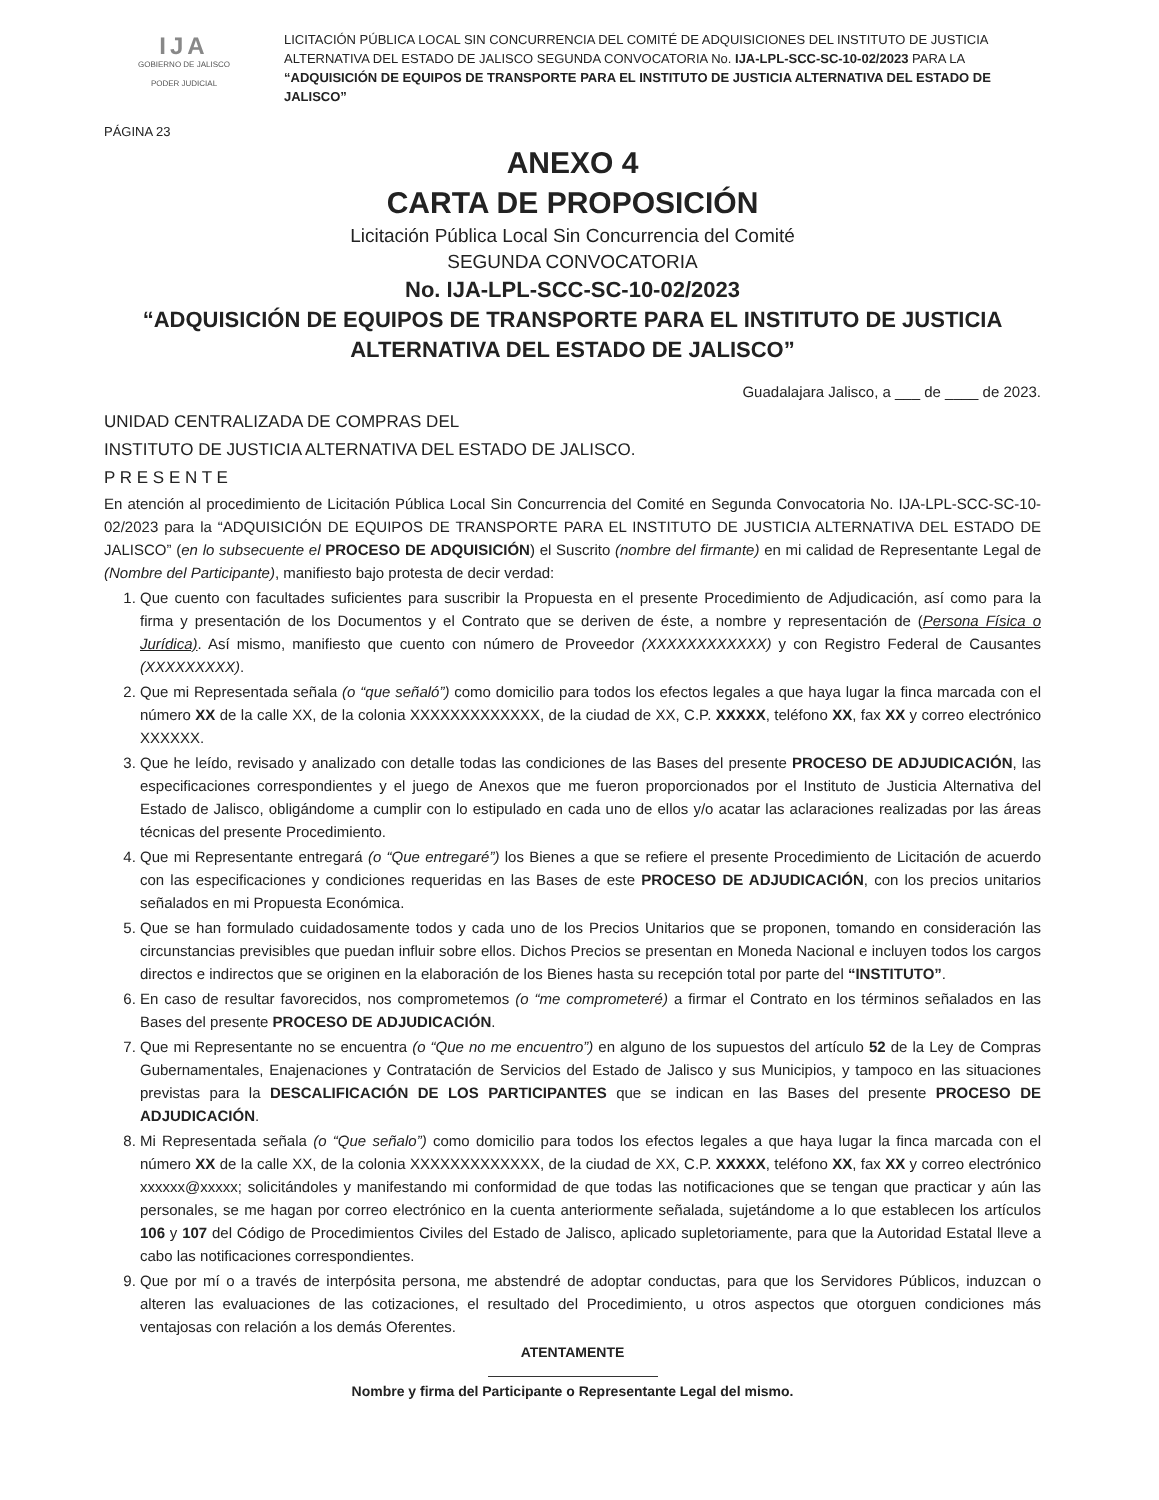IJA
GOBIERNO DE JALISCO
PODER JUDICIAL
LICITACIÓN PÚBLICA LOCAL SIN CONCURRENCIA DEL COMITÉ DE ADQUISICIONES DEL INSTITUTO DE JUSTICIA ALTERNATIVA DEL ESTADO DE JALISCO SEGUNDA CONVOCATORIA No. IJA-LPL-SCC-SC-10-02/2023 PARA LA “ADQUISICIÓN DE EQUIPOS DE TRANSPORTE PARA EL INSTITUTO DE JUSTICIA ALTERNATIVA DEL ESTADO DE JALISCO”
PÁGINA 23
ANEXO 4
CARTA DE PROPOSICIÓN
Licitación Pública Local Sin Concurrencia del Comité
SEGUNDA CONVOCATORIA
No. IJA-LPL-SCC-SC-10-02/2023
“ADQUISICIÓN DE EQUIPOS DE TRANSPORTE PARA EL INSTITUTO DE JUSTICIA ALTERNATIVA DEL ESTADO DE JALISCO”
Guadalajara Jalisco, a ___ de ____ de 2023.
UNIDAD CENTRALIZADA DE COMPRAS DEL
INSTITUTO DE JUSTICIA ALTERNATIVA DEL ESTADO DE JALISCO.
P R E S E N T E
En atención al procedimiento de Licitación Pública Local Sin Concurrencia del Comité en Segunda Convocatoria No. IJA-LPL-SCC-SC-10-02/2023 para la “ADQUISICIÓN DE EQUIPOS DE TRANSPORTE PARA EL INSTITUTO DE JUSTICIA ALTERNATIVA DEL ESTADO DE JALISCO” (en lo subsecuente el PROCESO DE ADQUISICIÓN) el Suscrito (nombre del firmante) en mi calidad de Representante Legal de (Nombre del Participante), manifiesto bajo protesta de decir verdad:
1. Que cuento con facultades suficientes para suscribir la Propuesta en el presente Procedimiento de Adjudicación, así como para la firma y presentación de los Documentos y el Contrato que se deriven de éste, a nombre y representación de (Persona Física o Jurídica). Así mismo, manifiesto que cuento con número de Proveedor (XXXXXXXXXXXX) y con Registro Federal de Causantes (XXXXXXXXX).
2. Que mi Representada señala (o “que señaló”) como domicilio para todos los efectos legales a que haya lugar la finca marcada con el número XX de la calle XX, de la colonia XXXXXXXXXXXXX, de la ciudad de XX, C.P. XXXXX, teléfono XX, fax XX y correo electrónico XXXXXX.
3. Que he leído, revisado y analizado con detalle todas las condiciones de las Bases del presente PROCESO DE ADJUDICACIÓN, las especificaciones correspondientes y el juego de Anexos que me fueron proporcionados por el Instituto de Justicia Alternativa del Estado de Jalisco, obligándome a cumplir con lo estipulado en cada uno de ellos y/o acatar las aclaraciones realizadas por las áreas técnicas del presente Procedimiento.
4. Que mi Representante entregará (o “Que entregaré”) los Bienes a que se refiere el presente Procedimiento de Licitación de acuerdo con las especificaciones y condiciones requeridas en las Bases de este PROCESO DE ADJUDICACIÓN, con los precios unitarios señalados en mi Propuesta Económica.
5. Que se han formulado cuidadosamente todos y cada uno de los Precios Unitarios que se proponen, tomando en consideración las circunstancias previsibles que puedan influir sobre ellos. Dichos Precios se presentan en Moneda Nacional e incluyen todos los cargos directos e indirectos que se originen en la elaboración de los Bienes hasta su recepción total por parte del “INSTITUTO”.
6. En caso de resultar favorecidos, nos comprometemos (o “me comprometeré) a firmar el Contrato en los términos señalados en las Bases del presente PROCESO DE ADJUDICACIÓN.
7. Que mi Representante no se encuentra (o “Que no me encuentro”) en alguno de los supuestos del artículo 52 de la Ley de Compras Gubernamentales, Enajenaciones y Contratación de Servicios del Estado de Jalisco y sus Municipios, y tampoco en las situaciones previstas para la DESCALIFICACIÓN DE LOS PARTICIPANTES que se indican en las Bases del presente PROCESO DE ADJUDICACIÓN.
8. Mi Representada señala (o “Que señalo”) como domicilio para todos los efectos legales a que haya lugar la finca marcada con el número XX de la calle XX, de la colonia XXXXXXXXXXXXX, de la ciudad de XX, C.P. XXXXX, teléfono XX, fax XX y correo electrónico xxxxxx@xxxxx; solicitándoles y manifestando mi conformidad de que todas las notificaciones que se tengan que practicar y aún las personales, se me hagan por correo electrónico en la cuenta anteriormente señalada, sujetándome a lo que establecen los artículos 106 y 107 del Código de Procedimientos Civiles del Estado de Jalisco, aplicado supletoriamente, para que la Autoridad Estatal lleve a cabo las notificaciones correspondientes.
9. Que por mí o a través de interpósita persona, me abstendré de adoptar conductas, para que los Servidores Públicos, induzcan o alteren las evaluaciones de las cotizaciones, el resultado del Procedimiento, u otros aspectos que otorguen condiciones más ventajosas con relación a los demás Oferentes.
ATENTAMENTE
Nombre y firma del Participante o Representante Legal del mismo.